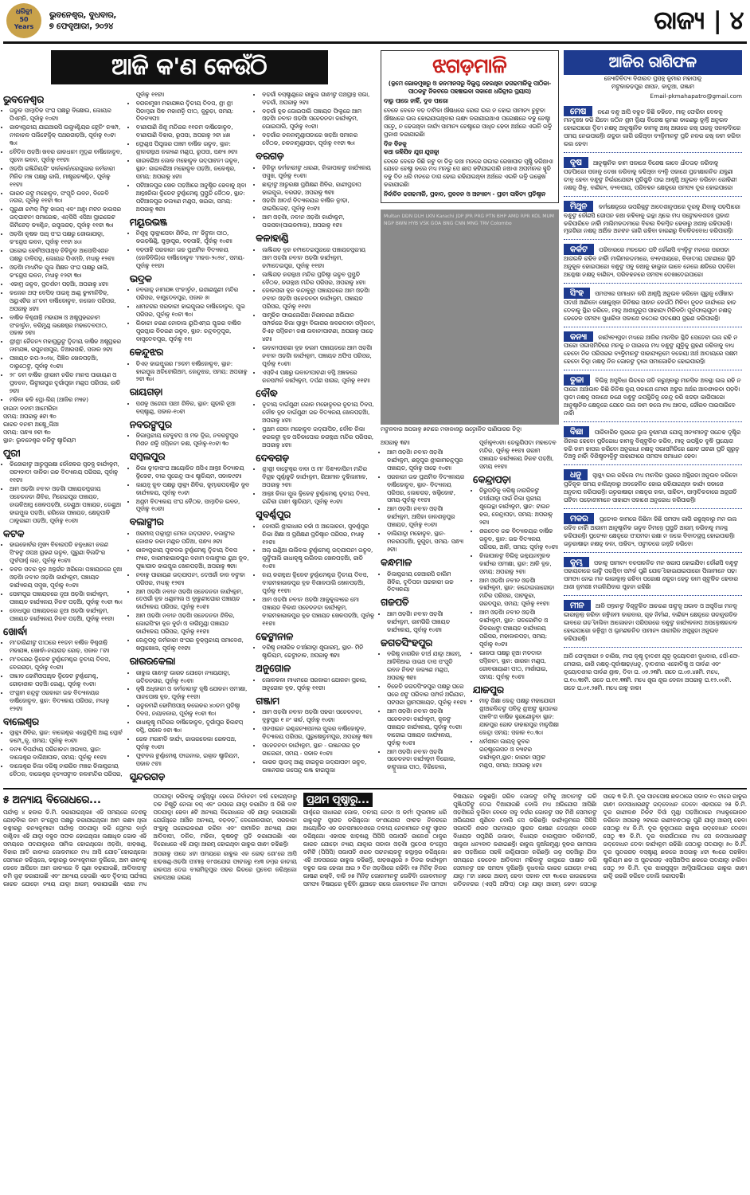ଧରିତ୍ରୀ
50
Years
ଭୁବନେଶ୍ୱର, ବୁଧବାର,
୭ ଫେବୃଆରୀ, ୨୦୨୪
ରାଜ୍ୟ | ୪
ଆଜି କ'ଣ କେଉଁଠି
ଭୁବନେଶ୍ୱର
ଉତ୍କଳ ସାମ୍ବାଦିକ ସଂଘ ପକ୍ଷରୁ ବିକ୍ଷୋଭ, ଲୋୟର ପିଏମ୍‌ଜି, ପୂର୍ବାହ୍ନ ୧୦ଟା।
ରାଜ୍ୟସ୍ତରୀୟ ଯାଇଆରସି ଭଲ୍ୟୁଣ୍ଟିୟର ଟ୍ରେନିଂ କ୍ୟାମ୍ପ, ନୀଳାଚଳ ପଲିଟେକ୍ନିକ୍ ପଥରଗାଡ଼ିଆ, ପୂର୍ବାହ୍ନ ୧୦ଟା ୩୦।
ବୈଦିକ ଓଡ଼ିଆ ଖବର ରାଜଧାନୀ ମୁଦ୍ରଣ ବାର୍ଷିକୋତ୍ସବ, ସୂଚନା ଭବନ, ପୂର୍ବାହ୍ନ ୧୧ଟା।
ଓଡ଼ିଶା ଇଞ୍ଜିନିୟରିଂ ୱାର୍କଚାର୍ଜ/ରେଗୁଲାର କର୍ମଚାରୀ ମିଳିତ ମଞ୍ଚ ପକ୍ଷରୁ ରାଲି, ମାଷ୍ଟରକ୍ୟାଣ୍ଟିନ, ପୂର୍ବାହ୍ନ ୧୧ଟା।
ଭାରତ ରଙ୍ଗ ମହୋତ୍ସବ, ସଂସ୍କୃତି ଭବନ, ବିଜେବି ନଗର, ପୂର୍ବାହ୍ନ ୧୧ଟା ୩୦।
ପୁରୁଣା ଚମ୍ପକ୍ ମିଙ୍କ୍ ହାଉସ୍ ଏବଂ ଅନ୍ଧ୍ରା ମଟନ ହାଉସର ଉଦ୍‌ଘାଟନୀ ସମାରୋହ, ଏନ୍‌ସିସି ଏସିଆ ପ୍ରାଇଭେଟ ଲିମିଟେଡ୍ କ୍ୟାଣ୍ଟିନ, ରସୁଲଗଡ଼, ପୂର୍ବାହ୍ନ ୧୧ଟା ୩୦।
ଓଡ଼ିଶା କୃଷକ ସାଥି ସଂଘ ପକ୍ଷରୁ ଶୋଭାଯାତ୍ରା, କଂଗ୍ରେସ ଭବନ, ପୂର୍ବାହ୍ନ ୧୧ଟା ୪୦।
ଘରୋଇ ହୋମିଓପାଥିକ୍ ଚିକିତ୍ସକ ଆସୋସିଏଶନ ପକ୍ଷରୁ ଦାବିପତ୍ର, ଲୋୟର ପିଏମ୍‌ଜି, ମଧ୍ୟାହ୍ନ ୧୨ଟା।
ଓଡ଼ିଶା ମାଧ୍ୟମିକ ସ୍କୁଲ ଶିକ୍ଷକ ସଂଘ ପକ୍ଷରୁ ରାଲି, କଂଗ୍ରେସ ଭବନ, ମଧ୍ୟାହ୍ନ ୧୨ଟା ୩୦।
ଏକାମ୍ର ଉତ୍ସବ, ପ୍ରଦର୍ଶନୀ ପଡ଼ିଆ, ଅପରାହ୍ନ ୪ଟା।
କଲେଜ ଅଫ୍ ବେସିକ୍ ସାଇନ୍ସ ଆଣ୍ଡ ହ୍ୟୁମାନିଟିଜ୍, ଓୟୁଏଟିର ୪୮ତମ ବାର୍ଷିକୋତ୍ସବ, କଲେଜ ପରିସର, ଅପରାହ୍ନ ୪ଟା।
ବାର୍ଷିକ ବିଶ୍ୱଶାନ୍ତି ମହାଯଜ୍ଞ ଓ ଅଷ୍ଟପ୍ରହରନାମ ସଂକୀର୍ତ୍ତନ, ବରିମୁଣ୍ଡ ଲକ୍ଷେଶ୍ୱର ମହାଦେବପୀଠ, ସକାଳ ୭ଟା।
ଶ୍ରୀଶ୍ରୀ ଚୈତନ୍ୟ ମହାପ୍ରଭୁଙ୍କ ଦ୍ୱିତୀୟ ବାର୍ଷିକ ଅଷ୍ଟପ୍ରହର ନାମଯଜ୍ଞ, ରଘୁନାଥପୁର, ଡିଆରସାହି, ସକାଳ ୭ଟା।
ପଞ୍ଚାୟତ କପ-୨୦୨୪, ପିଞ୍ଚିକ ଖେଳପଡ଼ିଆ, ଦାରୁଠେଙ୍ଗ, ପୂର୍ବାହ୍ନ ୧୦ଟା।
୨୮ ତମ ବାର୍ଷିକ ଶ୍ରୀରାମ ଚରିତ ମାନସ ପାରାୟଣ ଓ ପ୍ରବଚନ, ଭିଙ୍ଗାରପୁର ଦୁର୍ଗାପୂଜା ମଣ୍ଡପ ପରିସର, ରାତି ୭ଟା।
ମହିଳା ହକି ପ୍ରୋ-ଲିଗ୍ (ଆଜିର ମ୍ୟାଚ)
ଚାଇନା ବନାମ ଆମେରିକା
ସମୟ: ଅପରାହ୍ନ ୫ଟା ୩୦
ଭାରତ ବନାମ ଅଷ୍ଟ୍ରେଲିଆ
ସମୟ: ସନ୍ଧ୍ୟା ୭ଟା ୩୦
ସ୍ଥାନ: ଭୁବନେଶ୍ୱର କଳିଙ୍ଗ ଷ୍ଟାଡିୟମ
ପୁରୀ
କିଶୋରୀଙ୍କ ଆତ୍ମସୁରକ୍ଷା କୌଶଳର ସ୍ୱତନ୍ତ୍ର କାର୍ଯ୍ୟକ୍ରମ, ସତ୍ୟବାଦୀ ବାଳିକା ଉଚ୍ଚ ବିଦ୍ୟାଳୟ ପରିସର, ପୂର୍ବାହ୍ନ ୧୧ଟା।
ଆମ ଓଡ଼ିଶା ନବୀନ ଓଡ଼ିଶା ପଞ୍ଚାୟତସ୍ତରୀୟ ସଚେତନତା ଶିବିର, ମିରେଇପୁର ପଞ୍ଚାୟତ, ଚାଉଳିଆସ୍ତ ଖେଳପଡ଼ିଆ, ଡେଣ୍ଡୁଆ ପଞ୍ଚାୟତ, ଡେଣ୍ଡୁଆ ହାଇସ୍କୁଲ ପଡ଼ିଆ, ରଗିଲୋ ପଞ୍ଚାୟତ, କ୍ଷେତ୍ରପାଳି ଠାକୁରାଣୀ ପଡ଼ିଆ, ପୂର୍ବାହ୍ନ ୧୦ଟା।
କଟକ
ହାଇକୋର୍ଟର ମୁଖ୍ୟ ବିଚାରପତି ଚକ୍ରଧାରୀ ଚରଣ ସିଂହଙ୍କ ଶପଥ ଗ୍ରହଣ ଉତ୍ସବ, ପୁରୁଣା ବିଲଡିଂର ଫୁର୍ଟପାର୍ଶ୍ୱ ଲନ୍, ପୂର୍ବାହ୍ନ ୧୦ଟା।
କଟକ ସଦର ବ୍ଲକ ଅନ୍ତର୍ଗତ ଅରିଲୋ ପଞ୍ଚାୟତରେ ନୂଆ ଓଡ଼ିଶା ନବୀନ ଓଡ଼ିଶା କାର୍ଯ୍ୟକ୍ରମ, ପଞ୍ଚାୟତ କାର୍ଯ୍ୟାଳୟ ସମ୍ମୁଖ, ପୂର୍ବାହ୍ନ ୧୦ଟା।
ସୋମପୁର ପଞ୍ଚାୟତରେ ନୂଆ ଓଡ଼ିଶା କାର୍ଯ୍ୟକ୍ରମ, ପଞ୍ଚାୟତ କାର୍ଯ୍ୟାଳୟ ନିକଟ ପଡ଼ିଆ, ପୂର୍ବାହ୍ନ ୧୦ଟା ୩୦।
ବୋଧପୁର ପଞ୍ଚାୟତରେ ନୂଆ ଓଡ଼ିଶା କାର୍ଯ୍ୟକ୍ରମ, ପଞ୍ଚାୟତ କାର୍ଯ୍ୟାଳୟ ନିକଟ ପଡ଼ିଆ, ପୂର୍ବାହ୍ନ ୧୧ଟା।
ଖୋର୍ଦ୍ଧା
ମା'ତାରିଣୀଙ୍କ ପୀଠରେ ୧୧ତମ ବାର୍ଷିକ ବିଶ୍ୱଶାନ୍ତି ମହାଯଜ୍ଞ, ଖୋର୍ଦ୍ଧା-ନୟାଗଡ଼ ରୋଡ୍, ସକାଳ ୮ଟା।
ମା'ବରେଇ କ୍ରିକେଟ ଟୁର୍ଣ୍ଣାମେଣ୍ଟର ତୃତୀୟ ଦିବସ, ବେଲଗଡ଼ା, ପୂର୍ବାହ୍ନ ୧୦ଟା।
ସଞ୍ଜୀବ ହୋମିଓପାଥିକ କ୍ରିକେଟ ଟୁର୍ଣ୍ଣାମେଣ୍ଟ, ଗୋଡ଼ାଶାଳ ପଡ଼ିଆ ଲେଣ୍ଡା, ପୂର୍ବାହ୍ନ ୧୦ଟା।
ସଂଗ୍ରାମ ଚନ୍ଦ୍ରଙ୍କ ସରକାରୀ ଉଚ୍ଚ ବିଦ୍ୟାଳୟର ବାର୍ଷିକୋତ୍ସବ, ସ୍ଥାନ: ବିଦ୍ୟାଳୟ ପରିସର, ମଧ୍ୟାହ୍ନ ୧୨ଟା।
ବାଲେଶ୍ୱର
ସ୍ୱାସ୍ଥ୍ୟ ଶିବିର, ସ୍ଥାନ: ବାଲେଶ୍ୱର ଏଗ୍ରୋଫ୍ରିସି ଆଣ୍ଡ ସ୍କୋର୍ଟ କମ୍ପ୍ଲେକ୍ସ, ସମୟ: ପୂର୍ବାହ୍ନ ୧୦ଟା।
ବନ୍ୟା ବିପର୍ଯ୍ୟୟ ପରିଚାଳନା ଅଭ୍ୟାସ, ସ୍ଥାନ: ବାଲେଶ୍ୱର ବାଲିଆପାଳ, ସମୟ: ପୂର୍ବାହ୍ନ ୧୧ଟା।
ବାଲେଶ୍ୱର ଜିଲା ବରିଷ୍ଠ ନାଗରିକ ମଞ୍ଚର ଜିଲାସ୍ତରୀୟ ବୈଠକ, ବାଲେଶ୍ୱର ନୃତ୍ୟସଙ୍ଗୀତ କଳାମନ୍ଦିର ପରିସର, ପୂର୍ବାହ୍ନ ୧୧ଟା।
ବଗଳାମୁଖୀ ମହାଯଜ୍ଞର ଦ୍ୱିତୀୟ ଦିବସ, ଶ୍ରୀ ଶ୍ରୀ ପିତାମ୍ବରା ସିଦ୍ଧ ମହାଶକ୍ତି ପୀଠ, କୁରୁଡ଼ା, ସମୟ: ଦିବବ୍ୟାପୀ।
ବୀଣାପାଣି ଶିଶୁ ମନ୍ଦିରର ୧୧ତମ ବାର୍ଷିକୋତ୍ସବ, ବୀଣାପାଣି ବିହାର, ରୂପସା, ଅପରାହ୍ନ ୨ଟା ୪୫।
ଫ୍ରେଣ୍ଡସ ପିପୁଲର ପଞ୍ଚମ ବାର୍ଷିକ ଉତ୍ସବ, ସ୍ଥାନ: ଶ୍ରୀଜଗନ୍ନାଥ କଲ୍ୟାଣ ମଣ୍ଡପ, ରୂପସା, ସନ୍ଧ୍ୟା ୬ଟା।
ରାଇବଣିଆ ଲୋକ ମହୋତ୍ସବ ଉଦ୍‌ଘାଟନୀ ଉତ୍ସବ, ସ୍ଥାନ: ରାଇବଣିଆ ମହୋତ୍ସବ ପଡ଼ିଆ, ଜଳେଶ୍ୱର, ସମୟ: ଅପରାହ୍ନ ୪ଟା।
ପଟିଆଜପୁର ଖେଳ ପଡ଼ିଆରେ ଅନୁଷ୍ଠିତ ହେବାକୁ ଥିବା ଆନ୍ତଃଜିଲା କ୍ରିକେଟ ଟୁର୍ଣ୍ଣାମେଣ୍ଟ ପ୍ରସ୍ତୁତି ବୈଠକ, ସ୍ଥାନ: ପଟିଆଜପୁର କଲ୍ୟାଣ ମଣ୍ଡପ, ଖଇରା, ସମୟ: ଅପରାହ୍ନ ୩ଟା।
ମୟୂରଭଞ୍ଜ
ନିଶୁଳ୍କ ସ୍ୱାସ୍ଥ୍ୟସେବା ଶିବିର, ମା' ହିଙ୍ଗୁଳା ପୀଠ, କଉଡ଼ିଖଣ୍ଡି, ସୁଲ୍ତାପୁର, ବଡ଼ସାହି, ପୂର୍ବାହ୍ନ ୧୦ଟା।
ବଡ଼ସାହି ସରକାରୀ ଉଚ୍ଚ ପ୍ରାଥମିକ ବିଦ୍ୟାଳୟ (କେଜିବିଭି)ର ବାର୍ଷିକୋତ୍ସବ 'ମହକ-୨୦୨୪', ସମୟ- ପୂର୍ବାହ୍ନ ୧୧ଟା।
ଭଦ୍ରକ
ନବରାତ୍ର ନାମଯଜ୍ଞ ସଂକୀର୍ତ୍ତନ, ଇଶାଣଶୁଣୀ ମନ୍ଦିର ପରିସର, ବାସୁଦେବପୁର, ସକାଳ ୬।
ଧାମନଗର ସରକାରୀ ହାଇସ୍କୁଲର ବାର୍ଷିକୋତ୍ସବ, ସ୍କୁଲ ପରିସର, ପୂର୍ବାହ୍ନ ୧୦ଟା ୩୦।
ଭିକାରୀ ଚରଣ ନୋଡାଲ ୟୁପିଏମ୍‌ଇ ସ୍କୁଲର ବାର୍ଷିକ ପୁରସ୍କାର ବିତରଣ ଉତ୍ସବ, ସ୍ଥାନ: ଚନ୍ଦ୍ରବଦ୍ରପୁର, ବାସୁଦେବପୁର, ପୂର୍ବାହ୍ନ ୧୧।
କେନ୍ଦୁଝର
ଡିଏନ୍ ହାଇସ୍କୁଲର ୮୭ତମ ବାର୍ଷିକୋତ୍ସବ, ସ୍ଥାନ: ହାଇସ୍କୁଲ ଅଡିଟୋରିଅମ, କେନ୍ଦୁଝର, ସମୟ: ଅପରାହ୍ନ ୨ଟା ୩୦।
ରାୟଗଡ଼ା
ସଶକ୍ତ ଓଶେଶା ସାଥୀ ଶିବିର, ସ୍ଥାନ: ଗୁଡ଼ାରି ନୂଆ ବସ୍‌ଷ୍ଟାଣ୍ଡ, ସକାଳ-୧୦ଟା
ନବରଙ୍ଗପୁର
ଜିଲାସ୍ତରୀୟ ଟେବୁଟପ ଓ ମକ ଡ୍ରିଲ, ନବରଙ୍ଗପୁର ମିଶନ ଶକ୍ତି ସମ୍ମିଳନୀ କକ୍ଷ, ପୂର୍ବାହ୍ନ-୧୦ଟା ୩୦
ସମ୍ବଲପୁର
ଜିଲା କ୍ରୀଡ଼ାସଂଘ ଆୟୋଜିତ ଓସିଏ ଆନ୍ତଃ ବିଦ୍ୟାଳୟ କ୍ରିକେଟ, ବୀର ସୁରେନ୍ଦ୍ର ସାଏ ଷ୍ଟାଡିୟମ, ସକାଳ୯ଟା।
ଲାୟନ୍ସ କ୍ଲବ ପକ୍ଷରୁ ସ୍ୱାସ୍ଥ୍ୟ ଶିବିର, କୁମ୍ଭାରପଡ଼ାସ୍ଥିତ କ୍ଲବ କାର୍ଯ୍ୟାଳୟ, ପୂର୍ବାହ୍ନ ୧୦ଟା
ଅଶ୍ରମ ବିଦ୍ୟାଳୟ ସଂଘ ବୈଠକ, ସାମ୍ବାଦିକ ଭବନ, ପୂର୍ବାହ୍ନ ୧୦ଟା।
ବଲାଙ୍ଗୀର
ଓରମାସ୍ ପଲ୍ଲୀଶ୍ରୀ ମେଳା ଉଦ୍‌ଘାଟନ, ବଲାଙ୍ଗୀର କୋଶଳ କଳା ମଣ୍ଡଳ ପଡିଆ, ସନ୍ଧ୍ୟା ୬ଟା।
ରାଜ୍ୟସ୍ତରୀୟ ଫୁଟବଲ ଟୁର୍ଣ୍ଣାମେଣ୍ଟ ଦ୍ୱିତୀୟ ଦିବସ ମ୍ୟାଚ, ବାରମହାରାଜପୁର ବନାମ ବଲାଙ୍ଗୀର ୟୁଥ କ୍ଲବ, ପୁଞ୍ଜୀଗାଡ ହାଇସ୍କୁଲ ଖେଳପଡ଼ିଆ, ଅପରାହ୍ନ ୩ଟା।
ନବାହ୍ନ ପାରାୟଣ ଉଦ୍‌ଯାପନୀ, ଦେଓଗାଁ ଡାକ ବଙ୍ଗଳା ପରିସର, ମଧ୍ୟାହ୍ନ ୧୨ଟା।
ଆମ ଓଡ଼ିଶା ନବୀନ ଓଡ଼ିଶା ସଚେତନତା କାର୍ଯ୍ୟକ୍ରମ, ଦେଓଗାଁ ବ୍ଲକ ଧଣ୍ଡାମାଲ ଓ ବ୍ରାହ୍ମଣୀଘୋର ପଞ୍ଚାୟତ କାର୍ଯ୍ୟାଳୟ ପରିସର, ପୂର୍ବାହ୍ନ ୧୦ଟା।
ଆମ ଓଡ଼ିଶା ନବୀନ ଓଡ଼ିଶା ସଚେତନତା ଶିବିର, ଲୋଇସିଂହା ବ୍ଲକ ବୁର୍ଡା ଓ ବାଗିମୁଣ୍ଡା ପଞ୍ଚାୟତ କାର୍ଯ୍ୟାଳୟ ପରିସର, ପୂର୍ବାହ୍ନ ୧୧ଟା।
କେନ୍ଦ୍ରପତ୍ର କର୍ମଚାରୀ ସଂଘର ବୁକ୍‌ସ୍ତରୀୟ ସମାବେଶ, ଖପ୍ରାଖୋଲ, ପୂର୍ବାହ୍ନ ୧୧ଟା।
ରାଉରକେଲା
ରାହୁଲ ଗାନ୍ଧୀଙ୍କ ଭାରତ ଯୋଡ଼ୋ ନ୍ୟାୟଯାତ୍ରା, ଉଦିତନଗର, ପୂର୍ବାହ୍ନ ୧୦ଟା।
କୃଷି ଅଧିକାରୀ ଓ କର୍ମଚାରୀଙ୍କ କୃଷି ଯୋଜନା ସମୀକ୍ଷା, ପାନପୋଷ ବ୍ଲକ, ପୂର୍ବାହ୍ନ ୧୧ଟା।
ଉତ୍କଳମଣି ହୋମିଓପାଥି କଲେଜର ୪୦ତମ ପ୍ରତିଷ୍ଠା ଦିବସ, ନୟାବଜାର, ପୂର୍ବାହ୍ନ ୧୦ଟା ୩୦।
ରାଧାକୃଷ୍ଣ ମନ୍ଦିରର ବାର୍ଷିକୋତ୍ସବ, ଦୁର୍ଗାପୁର ହିଲଟପ୍ ବସ୍ତି, ସକାଳ ୭ଟା ୩୦।
ରେଳ ମରାମତି କାର୍ଯ୍ୟ, ରାଉରକେଲା ରେଳପଥ, ପୂର୍ବାହ୍ନ ୧୦ଟା।
ଫୁଟବଲ ଟୁର୍ଣ୍ଣାମେଣ୍ଟ ଫାଇନାଲ, ଇସ୍ପାତ ଷ୍ଟାଡିୟମ, ସକାଳ ୯ଟା।
ସୁନ୍ଦରଗଡ଼
ବଡ଼ଗାଁ ବସ୍‌ଷ୍ଟାଣ୍ଡରେ ରାହୁଲ ଗାନ୍ଧୀଙ୍କ ପଥପ୍ରାନ୍ତ ସଭା, ବଡ଼ଗାଁ, ଅପରାହ୍ନ ୨ଟା।
ବଡ଼ଗାଁ ବ୍ଲକ ଭୋଇପାଲି ପଞ୍ଚାୟତ ଫିଲ୍ଡରେ ଆମ ଓଡ଼ିଶା ନବୀନ ଓଡ଼ିଶା ସଚେତନତା କାର୍ଯ୍ୟକ୍ରମ, ଭୋଇପାଲି, ପୂର୍ବାହ୍ନ ୧୦ଟା।
ବଡ଼ଗାଁର ଚଳନାମୁଣ୍ଡାପଡାରେ ଖଡ଼ିଆ ସମାଜର ବୈଠକ, ଚଳନାମୁଣ୍ଡାପଡ଼ା, ପୂର୍ବାହ୍ନ ୧୧ଟା ୩୦।
ବରଗଡ଼
ଚିକିତ୍ସା କର୍ମଚାରୀଙ୍କ ଧାରଣା, ଜିଲାପାଳଙ୍କ କାର୍ଯ୍ୟାଳୟ ସମ୍ମୁଖ, ପୂର୍ବାହ୍ନ ୧୦ଟା।
ଛାତ୍ରୀଙ୍କ ଆତ୍ମରକ୍ଷା ପ୍ରଶିକ୍ଷଣ ଶିବିର, ରାଣୀପ୍ରତାପ ହାଇସ୍କୁଲ, ବରଗଡ଼, ଅପରାହ୍ନ ୩ଟା।
ଓଡ଼ିଶା ଆଦର୍ଶ ବିଦ୍ୟାଳୟର ବାର୍ଷିକ କ୍ରୀଡ଼ା, ଗାଇସିଲେଟ୍, ପୂର୍ବାହ୍ନ ୧୦ଟା।
ଆମ ଓଡ଼ିଶା, ନବୀନ ଓଡ଼ିଶା କାର୍ଯ୍ୟକ୍ରମ, ପଲସବା(ପାଇକମାଲ), ଅପରାହ୍ନ ୧ଟା।
କଳାହାଣ୍ଡି
ଲାଞ୍ଜିଗଡ଼ ବ୍ଲକ ଚମ୍ପାଦେଇପୁରରେ ପଞ୍ଚାୟତସ୍ତରୀୟ ଆମ ଓଡ଼ିଶା ନବୀନ ଓଡ଼ିଶା କାର୍ଯ୍ୟକ୍ରମ, ଚମ୍ପାଦେଇପୁର, ପୂର୍ବାହ୍ନ ୧୧ଟା।
ଲାଞ୍ଜିଗଡ଼ ଜଗନ୍ନାଥ ମନ୍ଦିର ପ୍ରତିଷ୍ଠା ଉତ୍ସବ ପ୍ରସ୍ତୁତି ବୈଠକ, ଜଗନ୍ନାଥ ମନ୍ଦିର ପରିସର, ଅପରାହ୍ନ ୪ଟା।
କୋକସରା ବ୍ଲକ କନ୍ଦାବୁଟ୍ରା ପଞ୍ଚାୟତରେ ଆମ ଓଡ଼ିଶା ନବୀନ ଓଡ଼ିଶା ସଚେତନତା କାର୍ଯ୍ୟକ୍ରମ, ପଞ୍ଚାୟତ ପରିସର, ପୂର୍ବାହ୍ନ ୧୧ଟା।
ସାମୂହିକ ଫାଇଲେରିଆ ନିରାକରଣ ଅଭିଯାନ ସମ୍ପର୍କରେ ଜିଲା ସ୍ୱାସ୍ଥ୍ୟ ବିଭାଗର ଖବରଦାତା ସମ୍ମିଳନୀ, ଡିଏଚ୍ ସମ୍ମିଳନୀ କକ୍ଷ ଭବାନୀପାଟଣା, ଅପରାହ୍ନ ସାଢ଼େ ୪ଟା।
ଭବାନୀପାଟଣା ବ୍ଲକ କଲମ ପଞ୍ଚାୟତରେ ଆମ ଓଡ଼ିଶା ନବୀନ ଓଡ଼ିଶା କାର୍ଯ୍ୟକ୍ରମ, ପଞ୍ଚାୟତ ଅଫିସ ପରିସର, ପୂର୍ବାହ୍ନ ୧୦ଟା।
ଏସ୍‌ଡିଏ ପକ୍ଷରୁ ଭବାନୀପାଟଣା ବସ୍ତି ଅଞ୍ଚଳରେ ଜନସମ୍ପର୍କ କାର୍ଯ୍ୟକ୍ରମ, ଦର୍ପଣ ସାଗର, ପୂର୍ବାହ୍ନ ୧୧ଟା।
ବୌଦ୍ଧ
ତୃତୀୟ ବାଉଁଶୁଣୀ ଲୋକ ମହୋତ୍ସବର ତୃତୀୟ ଦିବସ, ବୌଦ୍ଧ ବ୍ଲକ ବାଉଁଶୁଣୀ ଉଚ୍ଚ ବିଦ୍ୟାଳୟ ଖେଳପଡ଼ିଆ, ଅପରାହ୍ନ ୪ଟା।
ପ୍ରଥମ ସେବା ମହୋତ୍ସବ ଉଦ୍‌ଯାପିତ, ବୌଦ୍ଧ ଜିଲା ହରଭଙ୍ଗା ବ୍ଲକ ଓଡିକାପୋର ଜଗନ୍ନାଥ ମନ୍ଦିର ପରିସର, ଅପରାହ୍ନ ୪ଟା।
ଦେବଗଡ଼
ଶ୍ରୀଶ୍ରୀ ବାଙ୍କେଶ୍ୱର ବାବା ଓ ମା' ବିନ୍ଧ୍ୟବାସିନୀ ମନ୍ଦିର ବିଗ୍ରହ ପୁର୍ଣ୍ଣାହୁତି କାର୍ଯ୍ୟକ୍ରମ, ରିଆମାଳ ଦୁହିଲାମାଳ, ଅପରାହ୍ନ ୨ଟା।
ଆନ୍ତଃ ଜିଲା ସ୍କୁଲ କ୍ରିକେଟ୍ ଟୁର୍ଣ୍ଣାମେଣ୍ଟ ତୃତୀୟ ଦିବସ, ଇନ୍ଦିରା ଗାନ୍ଧୀ ଷ୍ଟାଡିୟମ, ପୂର୍ବାହ୍ନ ୧୦ଟା।
ସୁବର୍ଣ୍ଣପୁର
କୋସଲି ଶ୍ରୀରାଧାର ଚର୍ଚ୍ଚା ଓ ଆଲୋଚନା, ସୁବର୍ଣ୍ଣପୁର ଜିଲା ଶିକ୍ଷା ଓ ପ୍ରଶିକ୍ଷଣ ପ୍ରତିଷ୍ଠାନ ପରିସର, ମଧ୍ୟାହ୍ନ ୧୨ଟା।
ଅଲ୍ ଇଣ୍ଡିଆ ଭଲିବଲ ଟୁର୍ଣ୍ଣାମେଣ୍ଟ ଉଦ୍‌ଯାପନୀ ଉତ୍ସବ, ଲୁଙ୍ଗିପାଲି ରାଧାକୃଷ୍ଣ ଭଲିବଲ ଖେଳପଡ଼ିଆ, ରାତି ୧୦ଟା।
ଜୟ ଜଗନ୍ନାଥ କ୍ରିକେଟ ଟୁର୍ଣ୍ଣାମେଣ୍ଟର ଦ୍ୱିତୀୟ ଦିବସ, ବୀରମହାରାଜପୁର ବ୍ଲକ ବିଶାଳପାଲି ଖେଳପଡ଼ିଆ, ପୂର୍ବାହ୍ନ ୧୧ଟା।
ଆମ ଓଡ଼ିଶା ନବୀନ ଓଡ଼ିଶା ଆକୁଳୁଲ୍ୟରେ ମୋ ପଞ୍ଚାୟତ ବିକାଶ ସଚେତନତା କାର୍ଯ୍ୟକ୍ରମ, ବୀରମହାରାଜପୁର ବ୍ଲକ ପଞ୍ଚାୟତ ଖେଳପଡ଼ିଆ, ପୂର୍ବାହ୍ନ ୧୧ଟା।
ଢେଙ୍କାନାଳ
ବରିଷ୍ଠ ନାଗରିକ ତୀର୍ଥଯାତ୍ରା ଶୁଭାରମ୍ଭ, ସ୍ଥାନ- ମିନି ଷ୍ଟାଡିୟମ, ଢେଙ୍କାନାଳ, ଅପରାହ୍ନ ୩ଟା।
ଅନୁଗୋଳ
ଲୋକକଳା ମାଧ୍ୟମରେ ସରକାରୀ ଯୋଜନା ପ୍ରଚାର, ଅନୁଗୋଳ ବ୍ଲକ, ପୂର୍ବାହ୍ନ ୧୧ଟା।
ଗଞ୍ଜାମ
ଆମ ଓଡ଼ିଶା ନବୀନ ଓଡ଼ିଶା ସହରୀ ସଚେତନତା, ବ୍ରହ୍ମପୁର ୧ ନଂ ୱାର୍ଡ, ପୂର୍ବାହ୍ନ ୧୦ଟା।
ସନସାଇନ ଇଣ୍ଟରନ୍ୟାସନାଲ ସ୍କୁଲର ବାର୍ଷିକୋତ୍ସବ, ବିଦ୍ୟାଳୟ ପରିସର, ପୁରୁଷୋତ୍ତମପୁର, ଅପରାହ୍ନ ୩ଟା।
ସଚେତନତା କାର୍ଯ୍ୟକ୍ରମ, ସ୍ଥାନ - ଭଞ୍ଜନଗର ବ୍ଲକ ଗାଲେରୀ, ସମୟ - ସକାଳ ୧୦ଟା।
ଭାରତ ସ୍କାଉଟ୍ସ ଆଣ୍ଡ ଗାଇଡ୍ସର ଉଦ୍‌ଯାପନୀ ଉତ୍ସବ, ଭଞ୍ଜନଗର ଉପେନ୍ଦ୍ର ଭଞ୍ଜ ହାଇସ୍କୁଲ।
ଝଗଡ଼ମାଳି
(କ୍ରମେ ଲୋକମୁଖରୁ ଓ ଜନମାନସରୁ ବିଲୁପ୍ତ ହେଉଥିବା ଢଗଢମାଳିକୁ ପାଠିକା-ପାଠକଙ୍କ ନିକଟରେ ପହଞ୍ଚାଇବା ସକାଶେ ଧରିତ୍ରୀର ପ୍ରୟାସ)
ଦାରୁ ପାରେ ନାହିଁ, ଦୁବ ପାରେ।
ବେଳେ ବେଳେ ବଡ଼ ଦାମିକା ଔଷଧରେ ରୋଗ ଭଲ ନ ହୋଇ ସାମାନ୍ୟ ଚୁଟୁକା ଔଷଧରେ ଭଲ ହୋଇଯାଉଥିବାର ଲକ୍ଷ୍ୟ କରାଯାଇଥାଏ। ପରୋକ୍ଷରେ ବହୁ ଚେଷ୍ଟା ସତ୍ତ୍ୱେ ନ ହେଉଥିବା କାର୍ଯ୍ୟ ସାମାନ୍ୟ ଚେଷ୍ଟାରେ ସାଧିତ ହେବା ଅର୍ଥରେ ଏଭଳି ଉକ୍ତି ପ୍ରକାଶ କରାଯାଇଛି।
ଦିନ ବିନକୁ
କଥା ରହିଯିବ ଯୁଗ ଯୁଗକୁ।
ବେଳେ ବେଳେ କିଛି କଟୁ ବା ତିକ୍ତ କଥା ମନରେ ଗଭୀର ରେଖାପାତ ସୃଷ୍ଟି କରିଥାଏ। ଯେତେ ଚେଷ୍ଟା କଲେ ମଧ୍ୟ ମନରୁ ସେ ଛାପ ହଟିଯାଇପାରି ନଥାଏ। ଅପମାନର ସ୍ମୃତି ବହୁ ଦିନ ଧରି ମନରେ ଦାଗ ହୋଇ ରହିଯାଉଥିବା ଅର୍ଥରେ ଏଭଳି ଉକ୍ତି ଉଲ୍ଲେଖ କରାଯାଇଛି।
ନିର୍ବାଚିତ ଢଗଢମାଳି, ପ୍ରବାଦ, ପ୍ରବଚନ ଓ ଅନ୍ୟାନ୍ୟ - ପ୍ରାଚୀ ସାହିତ୍ୟ ପ୍ରତିଷ୍ଠାନ
Multan DDN DLH LKN Karachi JDP JPR PRG PTN BHP AMD RPR KOL MUM NGP BWN HYB VSK GOA BNG CNN MNG TRV Colombo
ମଙ୍ଗଳବାର ଅପରାହ୍ନ ୫ଟାରେ ମହାକାଶରୁ ଉତ୍ତୋଳିତ ପାଣିପାଗର ଚିତ୍ର।
ଅପରାହ୍ନ ୩ଟା।
ଆମ ଓଡ଼ିଶା ନବୀନ ଓଡ଼ିଶା କାର୍ଯ୍ୟକ୍ରମ, ଛତ୍ରପୁର ଶ୍ରୀରାମଚନ୍ଦ୍ରପୁର ପଞ୍ଚାୟତ, ପୂର୍ବାହ୍ନ ସାଢ଼େ ୧୦ଟା।
ସରକାରୀ ଉଚ୍ଚ ପ୍ରାଥମିକ ବିଦ୍ୟାଳୟର ବାର୍ଷିକୋତ୍ସବ, ସ୍ଥାନ- ବିଦ୍ୟାଳୟ ପରିସର, ଲୋଚଗଡ଼, ଖଲ୍ଲିକୋଟ, ସମୟ-ପୂର୍ବାହ୍ନ ୧୧ଟା।
ଆମ ଓଡ଼ିଶା ନବୀନ ଓଡ଼ିଶା କାର୍ଯ୍ୟକ୍ରମ, ଆସିକା କାଳଶକ୍ତପୁର ପଞ୍ଚାୟତ, ପୂର୍ବାହ୍ନ ୧୦ଟା।
ବାଲିଯାତ୍ରା ମହୋତ୍ସବ, ସ୍ଥାନ- ମକରପଡ଼ିଆ, ବୁଗୁଡ଼ା, ସମୟ- ସନ୍ଧ୍ୟା ୬ଟା।
କନ୍ଧମାଳ
ଜିଲାସ୍ତରୀୟ ଜେଆରସି ତାଲିମ ଶିବିର, ଦୁଦିପଡା ସରକାରୀ ଉଚ୍ଚ ବିଦ୍ୟାଳୟ।
ଗଜପତି
ଆମ ଓଡ଼ିଶା ନବୀନ ଓଡ଼ିଶା କାର୍ଯ୍ୟକ୍ରମ, ରାମଗିରି ପଞ୍ଚାୟତ କାର୍ଯ୍ୟାଳୟ, ପୂର୍ବାହ୍ନ ୧୦ଟା।
ଜଗତସିଂହପୁର
ବରିଷ୍ଠ ନାଗରିକ ତୀର୍ଥ ଯାତ୍ରା ଆରମ୍ଭ, ଆଡିବିଆଇ ସାଉଥ ଦାସ ସଂସ୍କୃତି ଭବନ ନିକଟ କଲ୍ୟାଣ ମଣ୍ଡପ, ଅପରାହ୍ନ ୩ଟା।
ବିଜେଡି ଜଗତସିଂହପୁର ପକ୍ଷରୁ ଘରେ ଘରେ ଶଙ୍ଖ ପରିବାର ସମ୍ପର୍କ ଅଭିଯାନ, ପଟସରା ଗ୍ରାମପଞ୍ଚାୟତ, ପୂର୍ବାହ୍ନ ୧୧ଟା।
ଆମ ଓଡ଼ିଶା ନବୀନ ଓଡ଼ିଶା ସଚେତନତା କାର୍ଯ୍ୟକ୍ରମ, କୁଜଙ୍ଗ ପଞ୍ଚାୟତ କାର୍ଯ୍ୟାଳୟ, ପୂର୍ବାହ୍ନ ୧୦ଟା। ବାଗୋଇ ପଞ୍ଚାୟତ କାର୍ଯ୍ୟାଳୟ, ପୂର୍ବାହ୍ନ ୧୦ଟା।
ଆମ ଓଡ଼ିଶା ନବୀନ ଓଡ଼ିଶା ସଚେତନତା କାର୍ଯ୍ୟକ୍ରମ ବିରୋଲ, କାଙ୍ଗୁଲାଇ ପୀଠ, ବିରିଡୋଲ, ପୂର୍ବାହ୍ନ୧୦ଟା। ତେଲୁଗିପଦା ମହାଦେବ ମନ୍ଦିର, ପୂର୍ବାହ୍ନ ୧୧ଟା। ଗରାମ ପଞ୍ଚାୟତ କାର୍ଯ୍ୟାଳୟ ନିକଟ ପଡ଼ିଆ, ସମୟ ୧୧ଟା।
କେନ୍ଦ୍ରାପଡ଼ା
ତିରୁପତିକୁ ବରିଷ୍ଠ ନାଗରିକଙ୍କ ତୀର୍ଥଯାତ୍ରା ପାଇଁ ଜିଲା ସ୍ତରୀୟ ଶୁଭେଚ୍ଛା କାର୍ଯ୍ୟକ୍ରମ, ସ୍ଥାନ: ଟାଉନ ହଲ, କେନ୍ଦ୍ରାପଡ଼ା, ସମୟ: ଅପରାହ୍ନ ୨ଟା।
ଶରଦେବ ଉଚ୍ଚ ବିଦ୍ୟାଳୟର ବାର୍ଷିକ ଉତ୍ସବ, ସ୍ଥାନ: ଉଚ୍ଚ ବିଦ୍ୟାଳୟ ପରିସର, ଆଳି, ସମୟ: ପୂର୍ବାହ୍ନ ୧୦ଟା।
ଜିଲାପାଳଙ୍କ ବିଭିନ୍ନ ଉନ୍ନୟନମୂଳକ କାର୍ଯ୍ୟର ସମୀକ୍ଷା, ସ୍ଥାନ: ଆଳି ବ୍ଲକ, ସମୟ: ଅପରାହ୍ନ ୨ଟା।
ଆମ ଓଡ଼ିଶା ନବୀନ ଓଡ଼ିଶା କାର୍ଯ୍ୟକ୍ରମ, ସ୍ଥାନ: କନ୍ଦୋଇଲାଗୋଡ଼ା ମନ୍ଦିର ପରିସର, ପାଟକୁରା, ଗରଦପୁର, ସମୟ: ପୂର୍ବାହ୍ନ ୧୧ଟା।
ଆମ ଓଡ଼ିଶା ନବୀନ ଓଡ଼ିଶା କାର୍ଯ୍ୟକ୍ରମ, ସ୍ଥାନ: ଗଡରୋମିତ ଓ ଚିକରଧଙ୍ଗା ପଞ୍ଚାୟତ କାର୍ଯ୍ୟାଳୟ ପରିସର, ମହାକାଳପଡ଼ା, ସମୟ: ପୂର୍ବାହ୍ନ ୧୦ଟା।
ଭାଜପା ପକ୍ଷରୁ ନୂଆ ମତଦାତା ସମ୍ମିଳନୀ, ସ୍ଥାନ: ଶାରଳା ମଣ୍ଡପ, ଗୋବରାୟାଣୀ ପୀଠ, ମାର୍ଶାଘାଇ, ସମୟ: ପୂର୍ବାହ୍ନ ୧୦ଟା।
ଯାଜପୁର
ମାତୃ ଶିକ୍ଷା କେନ୍ଦ୍ର ପକ୍ଷରୁ ମହାଯୋଗୀ ଶ୍ରୀଅରବିନ୍ଦଙ୍କ ପବିତ୍ର ଶ୍ରୀଅଙ୍ଗ ସ୍ଥାପନାର ପଞ୍ଚବିଂଶ ବାର୍ଷିକ ସ୍ମରଣୋତ୍ସବ। ସ୍ଥାନ: ଯାଜପୁର ରୋଡ ତାହାରପୁର ମାତୃଶିକ୍ଷା କେନ୍ଦ୍ର। ସମୟ: ସକାଳ ୧୦.୩୦।
ଧର୍ମଶାଳା ଲାୟନ୍ସ କ୍ଲବର ଇନ୍‌ଷ୍ଟଲେସନ ଓ ବ୍ୟାଟର କାର୍ଯ୍ୟକ୍ରମ,ସ୍ଥାନ: ଜାରକା ସମ୍ରାଟ ମଣ୍ଡପ, ସମୟ: ଅପରାହ୍ନ ୪ଟା।
ଆଜିର ରାଶିଫଳ
ଜ୍ୟୋତିର୍ବିଦ୍ୟା ବିଶାରଦ ପ୍ରସନ୍ନ କୁମାର ମହାପାତ୍ର
ମଙ୍ଗଳାଜଡ଼ପୁର ଶାସନ, କାଦୁଆ, ଗଞ୍ଜାମ
Email-pkmahapatro@gmail.com
ମେଷ ଜଣେ ବନ୍ଧୁ ଆସି ବହୁତ କିଛି କହିବେ, ମାତ୍ର ଫେରିବା ବେଳକୁ ମନଦୁଃଖ କରି ଯିବେ। କଠିନ ଶ୍ରମ କ୍ରିୟା ବିଶେଷ ଭ୍ରମଣ କାରଣରୁ କ୍ଳାନ୍ତି ଅନୁଭବ ହୋଇପାରେ। ଦ୍ୱିତୀ ନକ୍ଷତ୍ର ଆନୁଷ୍ଠାନିକ କାମକୁ ଆଖି ଆଗରେ ରଖି ଘରକୁ ସଜାଡ଼ିବାରେ ସମୟ ନେଇପାରନ୍ତି। ଶତ୍ରୁତା ଲାଗି ରହିଥିବା ବ୍ୟକ୍ତିମାନଙ୍କ ପ୍ରତି ନଜର ରଖି କାମ କରିବା ଭଲ ହେବ।
ବୃଷ ଆନୁଷ୍ଠାନିକ କାମ ସକାଶେ ବିଶେଷ ଭାବେ ଧାଁଦଉଡ଼ କରିବାକୁ ପଡ଼ିପାରେ। ସକାଳୁ ଦେଖା କରିବାକୁ କହିଥିବା ବ୍ୟକ୍ତି ସକାଶେ ପ୍ରତୀକ୍ଷାଜନିତ ଯନ୍ତ୍ରଣା ତୀବ୍ର ହେବ। ବନ୍ଧୁଙ୍କ ନିର୍ଭରଯୋଗ୍ୟ ପ୍ରତିଶ୍ରୁତି ପାଇ ଆଶ୍ୱସ୍ତି ଅନୁଭବ କରିବେ। ରୋହିଣୀ ନକ୍ଷତ୍ର ଶିଳ୍ପ, ବାଣିଜ୍ୟ, ବ୍ୟବସାୟ, ପରିବହନ କ୍ଷେତ୍ରରେ ସମସ୍ୟା ଦୂର ହୋଇପାରେ।
ମିଥୁନ କର୍ମକ୍ଷେତ୍ରରେ ଉପରିସ୍ଥଙ୍କ ଆଦେଶାନୁସାରେ ଦୂରକୁ ଯିବାକୁ ପଡ଼ିପାରେ। ବନ୍ଧୁଙ୍କ କୌଣସି ଗୋପନ କଥା କହିବାକୁ ଇଚ୍ଛା ଥିଲେ ମଧ୍ୟ ସଙ୍କୋଚବଶତଃ ପ୍ରକାଶ କରିପାରିବେ ନାହିଁ। ମାଲିମକଦ୍ଦମାରେ ବିଚାର ବିଳମ୍ବିତ ହେବାରୁ ଅଶାନ୍ତ ରହିପାରନ୍ତି। ମୃଗଶିରା ନକ୍ଷତ୍ର ଆର୍ଥିକ ଅନଟନ ଲାଗି ରହିବା କାରଣରୁ ବିଚଳିତବୋଧ କରିପାରନ୍ତି।
କର୍କଟ ପରିବାରରେ ମତଭେଦ ଘଟି କୌଣସି ବ୍ୟକ୍ତିଙ୍କ ମନରେ ସରସତା ଆଗଭଳି ରହିବ ନାହିଁ। ମାଲିମକଦ୍ଦମାରେ, ବ୍ୟବସାୟରେ, ବିବାଦୀୟ ଘଟଣାରେ ସ୍ଥିତି ଅନୁକୂଳ ହୋଇପାରେ। ବନ୍ଧୁଙ୍କ ସବୁ କଥାକୁ ହାଲୁକା ଭାବେ ନେଲେ କ୍ଷତିରେ ପଡ଼ିବେ। ଅଶ୍ଳେଷା ନକ୍ଷତ୍ର ବାଣିଜ୍ୟ, ପରିବହନରେ ସମସ୍ୟା ଦେଖାଦେଇପାରେ।
ସିଂହ ସମସ୍ୟାର ସମାଧାନ କରି ଆଶ୍ୱସ୍ତି ଅନୁଭବ କରିବେ। ଗୁରୁଜୁ ସୌଖୀନ ପଦାର୍ଥ ଆଣିବେ। ଖୋଜୁଥିବା ଜିନିଷର ସନ୍ଧାନ କେଉଁଠି ମିଳିବ। ନୂତନ କାର୍ଯ୍ୟରେ ହାତ ଦେବାକୁ ସ୍ଥିର କରିବେ, ମାତ୍ର ଆଶାନୁରୂପ ସାହାଯ୍ୟ ମିଳିବନି। ପୂର୍ବଫାଲ୍‌ଗୁନୀ ନକ୍ଷତ୍ର କେତେକ ସମସ୍ୟା ସୁଧାରିବା ସକାଶେ କଠୋର ପଦକ୍ଷେପ ଗ୍ରହଣ କରିପାରନ୍ତି।
କନ୍ୟା କାର୍ଯ୍ୟବ୍ୟସ୍ତତା ମଧ୍ୟରେ ଆଜିର ମାନସିକ ସ୍ଥିତି ସେତେଟା ଭଲ ରହି ନ ପାରେ। ସଭାସମିତିରେ ମନକୁ ନ ପାଇଲେ ମଧ୍ୟ ବନ୍ଧୁଙ୍କ ଯୁକ୍ତିକୁ ଗ୍ରହଣ କରିବାକୁ ବାଧ୍ୟ ହେବେ। ନିଜ ପରିସରର ବ୍ୟକ୍ତିମାନଙ୍କ ସାହାଯ୍ୟକ୍ରମେ ବକେୟା ଅର୍ଥ ଆଦାୟରେ ସକ୍ଷମ ହେବେ। ଚିତ୍ରା ନକ୍ଷତ୍ର ନିଜ ଲୋକଙ୍କ ଦ୍ୱାରା ସମାଲୋଚିତ ହୋଇପାରନ୍ତି।
ତୁଳା ବିଭିନ୍ନ ଅସୁବିଧା ଭିତରେ ଗତି କରୁଥିବାରୁ ମାନସିକ ଅବସ୍ଥା ଭଲ ରହି ନ ପାରେ। ଅର୍ଥାଭାବ କିଛି ଜିନିଷ କ୍ରୟ ସକାଶେ ମୋଟା ଅଙ୍କର ଅର୍ଥର ଆବଶ୍ୟକତା ପଡ଼ିବ। ସ୍ୱାତୀ ନକ୍ଷତ୍ର ସକାଶେ ଜଣେ ବନ୍ଧୁଙ୍କ ଉପସ୍ଥିତିକୁ କେନ୍ଦ୍ର କରି ଝଗଡ଼ା ଲାଗିପାରେ। ଆନୁଷ୍ଠାନିକ କ୍ଷେତ୍ରରେ ଯେତେ ଭଲ କାମ କଲେ ମଧ୍ୟ ଆଦର, ଗୌରବ ପାଇପାରିବେ ନାହିଁ।
ବିଛା ପାରିବାରିକ ସ୍ତରରେ ଭୁଲ ବୁଝାମଣା ଯୋଗୁ ଅନ୍ୟମାନଙ୍କ ସନ୍ଦେହ ଦୃଷ୍ଟିର ଶିକାର ହେବେ। ପ୍ରତିରୋଧ କାମକୁ ବିଶୃଙ୍ଖଳିତ କରିବ, ମାତ୍ର ଉପସ୍ଥିତ ବୁଦ୍ଧି ପ୍ରୟୋଗ କରି କାମ ହାସଲ କରିବେ। ଅନୁରାଧା ନକ୍ଷତ୍ର ସଭାସମିତିରେ ଛୋଟ ଘଟଣା ପ୍ରତି ଗୁରୁତ୍ୱ ଦିଅନ୍ତୁ ନାହିଁ। ବିଶିଷ୍ଟବ୍ୟକ୍ତିଙ୍କ ସାହାଯ୍ୟରେ ସମସ୍ୟା ସମାଧାନ ହେବ।
ଧନୁ ସ୍ୱାସ୍ଥ୍ୟ ଭଲ ରହିଲେ ମଧ୍ୟ ମାନସିକ ସ୍ତରରେ ଅସ୍ଥିରତା ଅନୁଭବ କରିବେ। ପ୍ରତିକୂଳ ସମୟ ଚାଲିଥିବାରୁ ଅବହେଳିତ ହୋଇ ରହିଯାଇଥିବା କାର୍ଯ୍ୟ ସକାଶେ ଅନୁତାପ କରିପାରନ୍ତି। ଉତ୍ତରାଷାଢ଼ା ନକ୍ଷତ୍ରର କଳା, ସାହିତ୍ୟ, ସାମ୍ବାଦିକତାରେ ଅଗ୍ରଗତି ଘଟିବ। ପଡ଼ୋଶୀମାନେ ସାହାଯ୍ୟ ସକାଶେ ଅନୁରୋଧ କରିପାରନ୍ତି।
ମକର ପ୍ରତ୍ୟେକ କାମରେ କିଛିନା କିଛି ସମସ୍ୟା ଲାଗି ରହୁଥିବାରୁ ମନ ଭଲ ରହିବ ନାହିଁ। ଆଗାମୀ ଆନୁଷ୍ଠାନିକ ଉତ୍ସବ ନିମନ୍ତେ ପ୍ରସ୍ତୁତି ଆରମ୍ଭ କରିବାକୁ ମନସ୍ଥ କରିପାରନ୍ତି। ପ୍ରତ୍ୟେକ କ୍ଷେତ୍ରରେ ସଂଯମତା ରକ୍ଷା ନ କଲେ ବିବାଦଗ୍ରସ୍ତ ହୋଇପାରନ୍ତି। ଉତ୍ତରାଷାଢ଼ା ନକ୍ଷତ୍ର କଳା, ସାହିତ୍ୟ, ସଙ୍ଗୀତରେ ଉନ୍ନତି କରିବେ।
କୁମ୍ଭ ସକାଳୁ ସାମାନ୍ୟ ବଚସାଜନିତ ମନ ଖରାପ ହୋଇଯିବ। କୌଣସି ବନ୍ଧୁଙ୍କ ସହାୟତାରେ ଭାଙ୍ଗି ପଡ଼ିଥିବା ସମ୍ପର୍କ ପୁଣି ଯୋଡ଼ି ହୋଇଯାଇପାରେ। ପିଲାମାନେ ପଢ଼ା ସମସ୍ୟା ନେଇ ମନ ଭାରାକ୍ରାନ୍ତ ରହିବ। ପରୋକ୍ଷ ଶତ୍ରୁତା ହେତୁ କାମ ଶୃଙ୍ଖଳିତ ହେବାର ଆଶା କ୍ରମଶଃ ମଉଳିଯିବାର ସୂଚନା ରହିଛି।
ମୀନ ଆଜି ସନ୍ତାନଙ୍କ ବିଶୃଙ୍ଖଳିତ ଆଚରଣ ସାଙ୍ଗକୁ ଅଭାବ ଓ ଅସୁବିଧା ମନକୁ ଭାରାକ୍ରାନ୍ତ କରିବ। ଜନ୍ମିଜମା କାରବାର, ଗୃହ ନିର୍ମାଣ, ବାଣିଜ୍ୟ କ୍ଷେତ୍ରରେ ଗତାନୁଗତିକ ଭାବରେ ଗଡ଼ି ଚାଲିବ। ଆଲୋଚନା ପରିସରରେ ବନ୍ଧୁଙ୍କ କାର୍ଯ୍ୟକଳାପ ଅସନ୍ତୋଷଜନକ ହୋଇପାରେ। ଜନ୍ମିଶ୍ରୀ ଓ ଭ୍ରମଣଜନିତ ସାମାନ୍ୟ ଶାରୀରିକ ଅସୁସ୍ଥତା ଅନୁଭବ କରିପାରନ୍ତି।
ଆଜି ଫେବୃଆରୀ ୭ ତାରିଖ, ମାଘ କୃଷ୍ଣ ଦ୍ୱାଦଶୀ ଯୁକ୍ତ ତ୍ରୟୋଦଶୀ ବୁଧବାର, ସୌ-ଫେ-ମେଗାଲ, ରାଶି ନକ୍ଷତ୍ର-ପୂର୍ବାଷାଢ଼ା/ଧନୁ, ଦ୍ୱାଦଶୀର ଏକୋଦିଷ୍ଟ ଓ ପାର୍ବଣ ଏବଂ ତ୍ରୟୋଦଶୀର ପାର୍ବଣ ଶ୍ରାଦ୍ଧ, ଦିବା ଘ. ୦୭.୨୩ମି. ଗତେ ଘ.୦୭.୪୫ମି. ମଧ୍ୟେ, ଘ.୧୦.୩୭ମି. ଗତେ ଘ.୧୧.୩୩ମି. ମଧ୍ୟେ ଶୁଭ ଶୁଭ ବେଳା। ଅପରାହ୍ନ ଘ.୧୨.୦୦ମି. ଗତେ ଘ.୦୧.୨୫ମି. ମଧ୍ୟେ ରାହୁ କାଳ।
୫ ଅନ୍ୟାୟ ବିରୋଧରେ...
ପର୍ଯ୍ୟନ୍ତ ୪ ହଜାର କି.ମି. କରାଯାଇଥିଲା। ଏହି ସମୟରେ ଦେଶକୁ ଯୋଡ଼ିବାର କାମ କଂଗ୍ରେସ ପକ୍ଷରୁ କରାଯାଇଥିଲା। ଆମ ଲକ୍ଷ୍ୟ ଥିଲା କଶ୍ମୀରରୁ କନ୍ୟାକୁମାରୀ ପର୍ଯ୍ୟନ୍ତ ପଦଯାତ୍ରା କରି ପ୍ରେମର ବାର୍ତ୍ତା ବାଣ୍ଟିବା। ଏହି ଯାତ୍ରା ବହୁତ ସଫଳ ହୋଇଥିଲା। ଲକ୍ଷାଧିକ ଲୋକ ଏହି ସମୟରେ ପଦଯାତ୍ରାରେ ସାମିଲ ହୋଇଥିଲେ। ଓଡ଼ିଶା, ଝାଡ଼ଖଣ୍ଡ, ବିହାର ଆଦି ରାଜ୍ୟର ଲୋକମାନେ ମଧ୍ୟ ଆସି ଯୋଡ଼ି ହୋଇଥିଲେ। ସେମାନେ କହିଥିଲେ, କଶ୍ମୀରରୁ କନ୍ୟାକୁମାରୀ ବୁଲିଲେ, ଆମ ରାଜ୍ୟକୁ କେବେ ଆସିବେ। ଆମ ରାଜ୍ୟରେ ବି ଘୃଣା ବଢ଼ାଯାଉଛି, ଆଦିବାସୀଙ୍କ ଜମି ଲୁଟ୍ କରାଯାଉଛି ଏବଂ ଅନ୍ୟାୟ ହେଉଛି। ଏବେ ଦ୍ୱିତୀୟ ପର୍ଯ୍ୟାୟ ଭାରତ ଯୋଡ଼ୋ ନ୍ୟାୟ ଯାତ୍ରା ଆରମ୍ଭ କରାଯାଇଛି। ଏଥର ମଧ୍ୟ ପଦଯାତ୍ରା କରିବାକୁ ଚାହୁଁଥିଲୁ। ହେଲେ ନିର୍ବାଚନୀ ବର୍ଷ ହୋଇଥିବାରୁ ଦଳ ନିଷ୍ପତ୍ତି ନେଲା ବସ୍ ଏବଂ ଉପରେ ଯାତ୍ରା କରାଯିବ ଓ କିଛି ବାଟ ପଦଯାତ୍ରା ହେବ। ୫ଟି ଅନ୍ୟାୟ ବିରୋଧରେ ଏହି ଯାତ୍ରା କରାଯାଉଛି। ଯେଉଁଥିରେ ଆର୍ଥିକ ଅନ୍ୟାୟ, ବଡ଼ବଡ଼ି, ବେରୋଜଗାରୀ, ସରକାରୀ ସଂସ୍ଥାକୁ ଘରୋଇକରଣ କରିବା ଏବଂ ସାମାଜିକ ଅନ୍ୟାୟ ଯାହା ଆଦିବାସୀ, ଦଳିତ, ମହିଳା, କୃଷକଙ୍କ ପ୍ରତି କରାଯାଉଛି। ଏହା ବିରୋଧରେ ଏହି ଯାତ୍ରା ଆରମ୍ଭ ହୋଇଥିବା ରାହୁଲ ଗାନ୍ଧୀ କହିଛନ୍ତି।
ଅପରାହ୍ନ ସାଢେ ୪ଟା ସମୟରେ ରାହୁଲ ଏକ ରୋଡ୍ ଶୋ'ରେ ଆସି ଝାଡ଼ଖଣ୍ଡ-ଓଡ଼ିଶା ସୀମାନ୍ତ ବାଂଶଯୋଗ ଫାଟକରୁ ୧୪୩ ନମ୍ବର ଜାତୀୟ ରାଜପଥ ଦେଇ ବୀରମିତ୍ରପୁର ସହର ଭିତରେ ପ୍ରବେଶ କରିଥିଲେ। ରାଜପଥର ଉଭୟ
ପ୍ରଥମ ପୃଷ୍ଠାରୁ...
ପାର୍ଶ୍ୱରେ ସାଧାରଣ ଲୋକ, ଦଳୀୟ ନେତା ଓ କର୍ମୀ ଫୁଲମାଳ ଧରି ରାହୁଲଙ୍କୁ ସ୍ୱାଗତ କରିଥିଲେ। ବାଂଶଯୋଗ ଫାଟକ ନିକଟରେ ଆୟୋଜିତ ଏକ ଜନସମାବେଶରେ ଦଳୀୟ ନେତାମାନେ ତାଙ୍କୁ ସ୍ୱାଗତ କରିଥିଲେ। ଏହାସହ ଝାଡ଼ଖଣ୍ଡ ପିସିସି ସଭାପତି ରାଜେଶ ଠାକୁର ଭାରତ ଯୋଡ଼ୋ ନ୍ୟାୟ ଯାତ୍ରାର ପତାକା ଓଡ଼ିଶା ପ୍ରଦେଶ କଂଗ୍ରେସ କମିଟି (ପିସିସି) ସଭାପତି ଶରତ ପଟ୍ଟନାୟକଙ୍କୁ ହସ୍ତାନ୍ତର କରିଥିଲେ। ଏହି ଅବସରରେ ରାହୁଲ କହିଛନ୍ତି, ଝାଡ଼ଖଣ୍ଡରେ ୬ ଦିନର କାର୍ଯ୍ୟକ୍ରମ ବହୁତ ଭଲ ହେଲା। ଆଉ ୨ ଦିନ ଓଡ଼ିଶାରେ ରହିବି। ୧୫ ମିନିଟ୍ ନିଜର ଭାଷଣ ରଖିବି, ବାକି ୭୫ ମିନିଟ୍ ଲୋକମାନଙ୍କୁ ଭେଟିବି। ଲୋକମାନଙ୍କ ସମସ୍ୟା ବିଷୟରେ ବୁଝିବି। ୟୁଆଡ଼େ ଗଲେ ଲୋକମାନେ ନିଜ ସମସ୍ୟା ବିଷୟରେ କହୁଛନ୍ତି। ଗରିବ ଲୋକଙ୍କ ଜମିକୁ ଆଦାନୀଙ୍କ ଭଳି ପୁଞ୍ଜିପତିଙ୍କୁ ଦେଇ ଦିଆଯାଉଛି ବୋଲି ମଧ୍ୟ ଅଭିଯୋଗ ଆସିଛି। ଓଡ଼ିଶାରେ ବୁଲିବା ବେଳେ ସବୁ ବର୍ଗର ଲୋକଙ୍କ ସହ ମିଶି ସେମାନଙ୍କ ଅଭିଯୋଗ ଶୁଣିବେ ବୋଲି ସେ କହିଛନ୍ତି। କାର୍ଯ୍ୟକ୍ରମରେ ପିସିସି ସଭାପତି ଶରତ ପଟ୍ଟନାୟକ ସ୍ୱାଗତ ଭାଷଣ ଦେଉଥିବା ବେଳେ ବିଧାୟକ ସପ୍ତଗିରି ଉଲାକା, ବିଧାୟକ ତାରାପ୍ରସାଦ ବାହିନୀପତି, ସାଲୁଜା ଧନ୍ୟବାଦ ଜଣାଇଛନ୍ତି। ରାହୁଲ କୁଆଁରମୁଣ୍ଡା ବ୍ଲକର ରାମପାଲ ଛକ ପଡ଼ିଆରେ ପହଞ୍ଚି ରାତ୍ରିଯାପନ କରିଛନ୍ତି। ଉକ୍ତ ପଡ଼ିଆରୁ ଯିବା ସମୟରେ କେତେକ ଆଦିବାସୀ ମହିଳାଙ୍କୁ ରାସ୍ତାରେ ସାକ୍ଷାତ କରି ସେମାନଙ୍କ ସହ ସମସ୍ୟା ବୁଝିଛନ୍ତି। ବୁଧବାର ଭାରତ ଯୋଡ଼ୋ ନ୍ୟାୟ ଯାତ୍ରା ୮ଟା ୪୫ରେ ଆରମ୍ଭ ହେବ। ସକାଳ ୯ଟା ୩୦ରେ ରାଉରକେଲା ଉଦିତନଗର (ଏସ୍‌ପି ଅଫିସ) ଠାରୁ ଯାତ୍ରା ଆରମ୍ଭ ହେବ। ସେଠାରୁ ସାଢ଼େ ୩ କି.ମି. ଦୂର ପାନପୋଷ ଛକଠାରେ ସକାଳ ୧୦ ଟାରେ ରାହୁଲ ଗାନ୍ଧୀ ଜନସାଧାରଣଙ୍କୁ ଉଦ୍‌ବୋଧନ ଦେବେ। ଏହାପରେ ୨୫ କି.ମି. ଦୂର ରାଣୀବନ୍ଧ ନିକଟ ବିର୍ସା ମୁଣ୍ଡା ପଡ଼ିଆଠାରେ ମଧ୍ୟାହ୍ନଭୋଜନ କରିବେ। ଅପରାହ୍ନ ୨ଟାରେ ରାଣୀବନ୍ଧଠାରୁ ପୁଣି ଯାତ୍ରା ଆରମ୍ଭ ହେବ। ସେଠାରୁ ୧୪ କି.ମି. ଦୂର କୁତ୍ରାଠାରେ ରାହୁଲ ଉଦ୍‌ବୋଧନ ଦେବେ। ସେଠୁ ୩୨ କି.ମି. ଦୂର ବାରଗାଁଠାରେ ମଧ୍ୟ ସେ ଜନସାଧାରଣଙ୍କୁ ଉଦ୍‌ବୋଧନ ଦେବା କାର୍ଯ୍ୟକ୍ରମ ରହିଛି। ସେଠାରୁ ପଦଯାତ୍ରା ୬୦ କି.ମି. ଦୂର ସୁନ୍ଦରଗଡ଼ ବସ୍‌ଷ୍ଟାଣ୍ଡ ଛକରେ ଅପରାହ୍ନ ୪ଟା ୩୦ରେ ପହଞ୍ଚିବ। ଷ୍ଟାଡିୟମ ଛକ ଓ ସୁନ୍ଦରଗଡ଼ ଏସ୍‌ପିଅଫିସ ଛକରେ ପଦଯାତ୍ରା ଚାଲିବ। ସେଠୁ ୨୭ କି.ମି. ଦୂର ଝାରସୁଗୁଡ଼ା ଆମ୍ଲିପାଲିଠାରେ ରାହୁଲ ଗାନ୍ଧୀ ରାତ୍ରି ରହଣି କରିବେ ବୋଲି ଜଣାପଡ଼ିଛି।